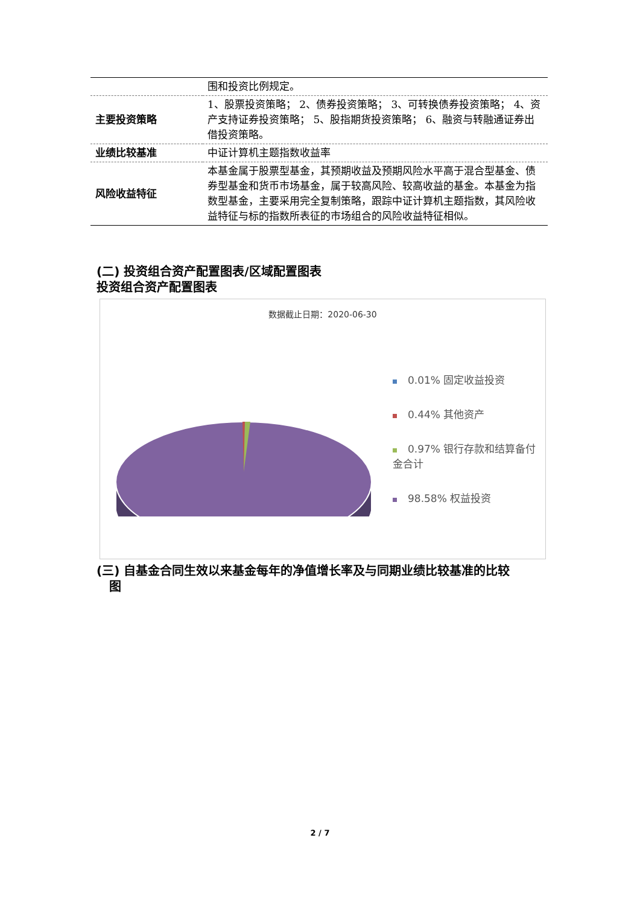| | 围和投资比例规定。 |
| 主要投资策略 | 1、股票投资策略； 2、债券投资策略； 3、可转换债券投资策略； 4、资产支持证券投资策略； 5、股指期货投资策略； 6、融资与转融通证券出借投资策略。 |
| 业绩比较基准 | 中证计算机主题指数收益率 |
| 风险收益特征 | 本基金属于股票型基金，其预期收益及预期风险水平高于混合型基金、债券型基金和货币市场基金，属于较高风险、较高收益的基金。本基金为指数型基金，主要采用完全复制策略，跟踪中证计算机主题指数，其风险收益特征与标的指数所表征的市场组合的风险收益特征相似。 |
(二) 投资组合资产配置图表/区域配置图表
投资组合资产配置图表
数据截止日期：2020-06-30
0.01% 固定收益投资
0.44% 其他资产
0.97% 银行存款和结算备付金合计
98.58% 权益投资
(三) 自基金合同生效以来基金每年的净值增长率及与同期业绩比较基准的比较
图
2 / 7